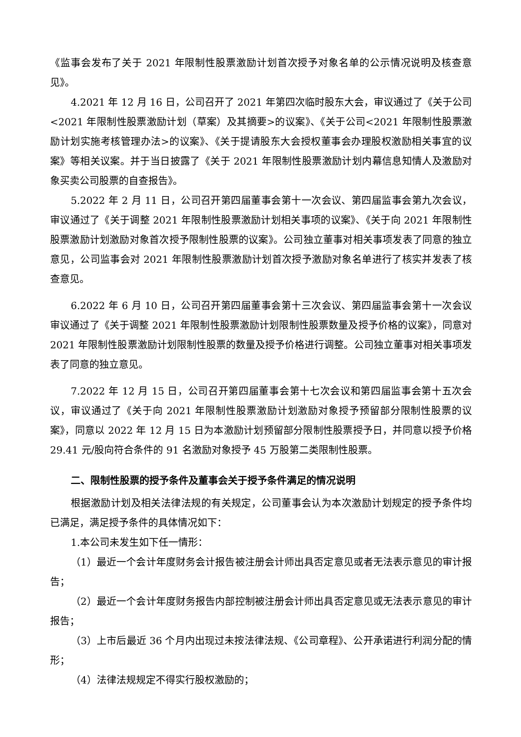《监事会发布了关于 2021 年限制性股票激励计划首次授予对象名单的公示情况说明及核查意见》。
4.2021 年 12 月 16 日，公司召开了 2021 年第四次临时股东大会，审议通过了《关于公司<2021 年限制性股票激励计划（草案）及其摘要>的议案》、《关于公司<2021 年限制性股票激励计划实施考核管理办法>的议案》、《关于提请股东大会授权董事会办理股权激励相关事宜的议案》等相关议案。并于当日披露了《关于 2021 年限制性股票激励计划内幕信息知情人及激励对象买卖公司股票的自查报告》。
5.2022 年 2 月 11 日，公司召开第四届董事会第十一次会议、第四届监事会第九次会议，审议通过了《关于调整 2021 年限制性股票激励计划相关事项的议案》、《关于向 2021 年限制性股票激励计划激励对象首次授予限制性股票的议案》。公司独立董事对相关事项发表了同意的独立意见，公司监事会对 2021 年限制性股票激励计划首次授予激励对象名单进行了核实并发表了核查意见。
6.2022 年 6 月 10 日，公司召开第四届董事会第十三次会议、第四届监事会第十一次会议审议通过了《关于调整 2021 年限制性股票激励计划限制性股票数量及授予价格的议案》，同意对 2021 年限制性股票激励计划限制性股票的数量及授予价格进行调整。公司独立董事对相关事项发表了同意的独立意见。
7.2022 年 12 月 15 日，公司召开第四届董事会第十七次会议和第四届监事会第十五次会议，审议通过了《关于向 2021 年限制性股票激励计划激励对象授予预留部分限制性股票的议案》，同意以 2022 年 12 月 15 日为本激励计划预留部分限制性股票授予日，并同意以授予价格 29.41 元/股向符合条件的 91 名激励对象授予 45 万股第二类限制性股票。
二、限制性股票的授予条件及董事会关于授予条件满足的情况说明
根据激励计划及相关法律法规的有关规定，公司董事会认为本次激励计划规定的授予条件均已满足，满足授予条件的具体情况如下：
1.本公司未发生如下任一情形：
（1）最近一个会计年度财务会计报告被注册会计师出具否定意见或者无法表示意见的审计报告；
（2）最近一个会计年度财务报告内部控制被注册会计师出具否定意见或无法表示意见的审计报告；
（3）上市后最近 36 个月内出现过未按法律法规、《公司章程》、公开承诺进行利润分配的情形；
（4）法律法规规定不得实行股权激励的；